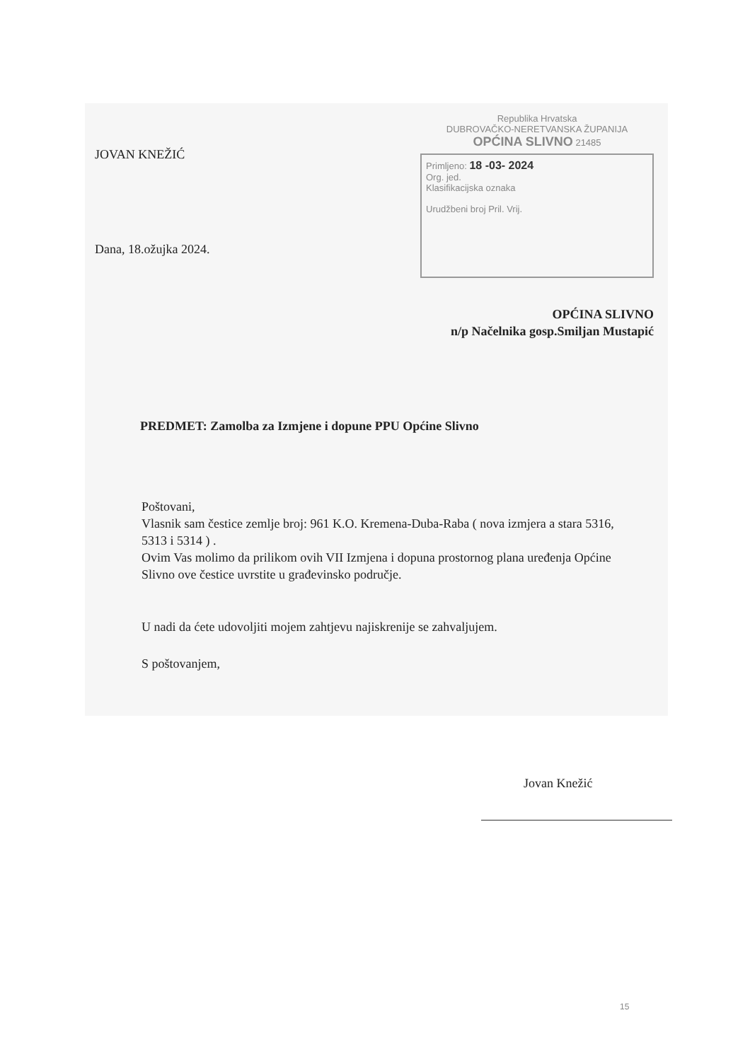JOVAN KNEŽIĆ
Dana, 18.ožujka 2024.
Republika Hrvatska
DUBROVAČKO-NERETVANSKA ŽUPANIJA
OPĆINA SLIVNO 21485
Primljeno: 18 -03- 2024
Org. jed.
Klasifikacijska oznaka
Urudžbeni broj Pril. Vrij.
OPĆINA SLIVNO
n/p Načelnika gosp.Smiljan Mustapić
PREDMET: Zamolba za Izmjene i dopune PPU Općine Slivno
Poštovani,
Vlasnik sam čestice zemlje broj: 961 K.O. Kremena-Duba-Raba ( nova izmjera a stara 5316, 5313 i 5314 ) .
Ovim Vas molimo da prilikom ovih VII Izmjena i dopuna prostornog plana uređenja Općine Slivno ove čestice uvrstite u građevinsko područje.
U nadi da ćete udovoljiti mojem zahtjevu najiskrenije se zahvaljujem.
S poštovanjem,
Jovan Knežić
15